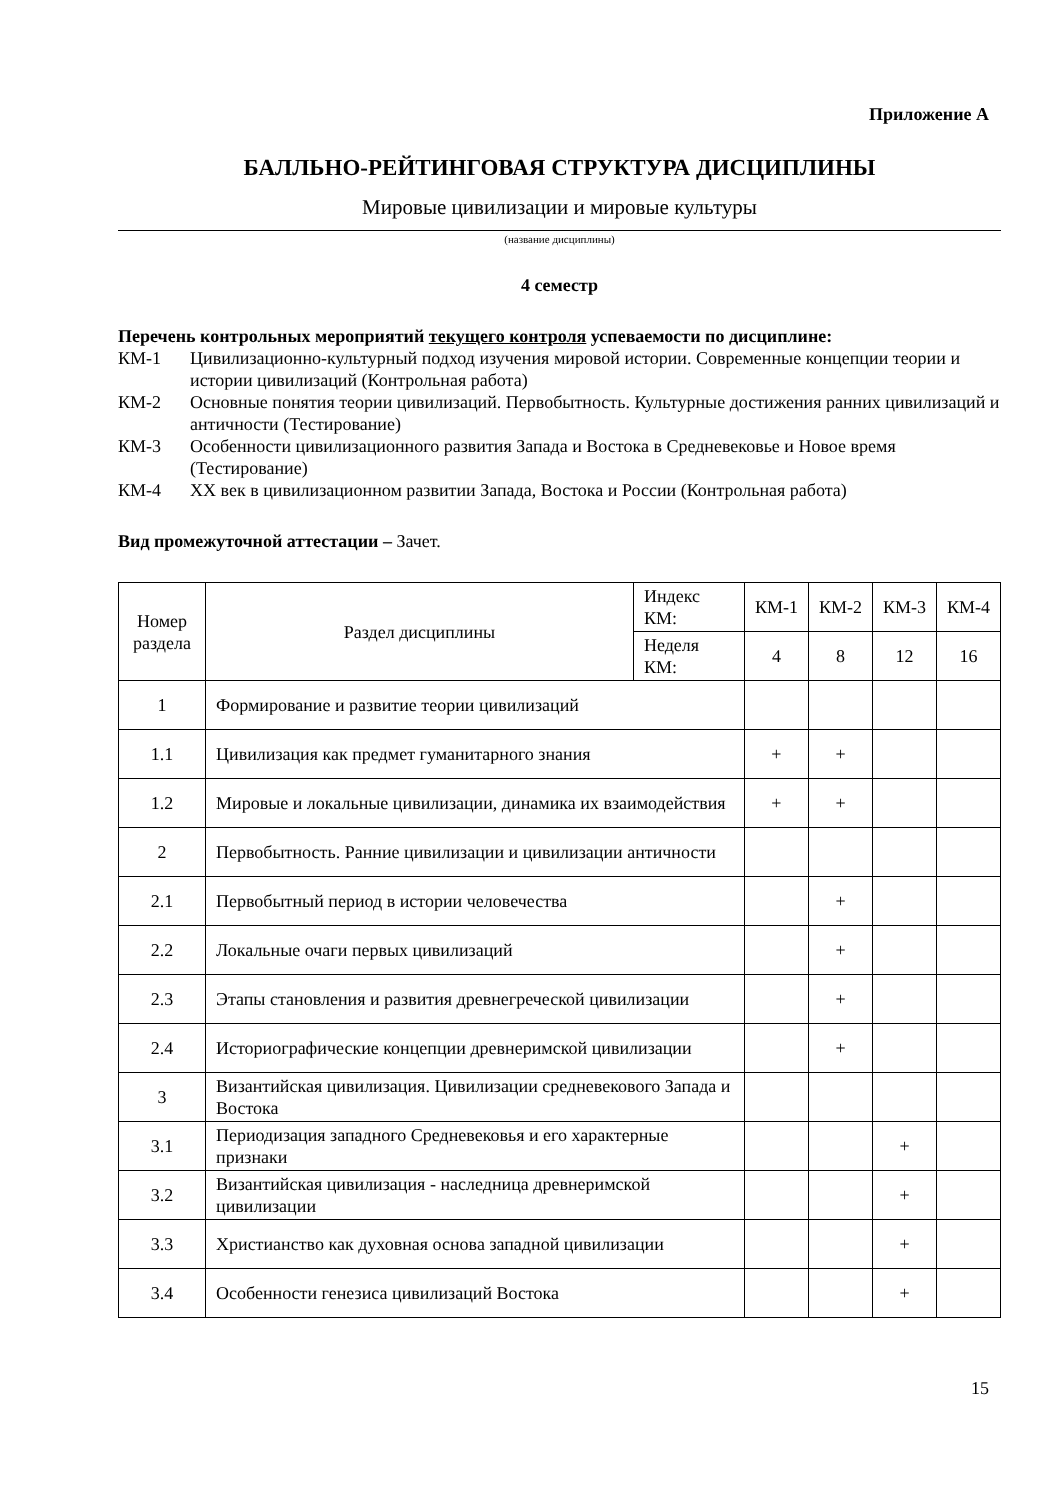Приложение А
БАЛЛЬНО-РЕЙТИНГОВАЯ СТРУКТУРА ДИСЦИПЛИНЫ
Мировые цивилизации и мировые культуры
(название дисциплины)
4 семестр
Перечень контрольных мероприятий текущего контроля успеваемости по дисциплине:
КМ-1 Цивилизационно-культурный подход изучения мировой истории. Современные концепции теории и истории цивилизаций (Контрольная работа)
КМ-2 Основные понятия теории цивилизаций. Первобытность. Культурные достижения ранних цивилизаций и античности (Тестирование)
КМ-3 Особенности цивилизационного развития Запада и Востока в Средневековье и Новое время (Тестирование)
КМ-4 XX век в цивилизационном развитии Запада, Востока и России (Контрольная работа)
Вид промежуточной аттестации – Зачет.
| Номер раздела | Раздел дисциплины | Индекс КМ: | КМ-1 | КМ-2 | КМ-3 | КМ-4 |
| | | Неделя КМ: | 4 | 8 | 12 | 16 |
| 1 | Формирование и развитие теории цивилизаций | | | | | |
| 1.1 | Цивилизация как предмет гуманитарного знания | | + | + | | |
| 1.2 | Мировые и локальные цивилизации, динамика их взаимодействия | | + | + | | |
| 2 | Первобытность. Ранние цивилизации и цивилизации античности | | | | | |
| 2.1 | Первобытный период в истории человечества | | | + | | |
| 2.2 | Локальные очаги первых цивилизаций | | | + | | |
| 2.3 | Этапы становления и развития древнегреческой цивилизации | | | + | | |
| 2.4 | Историографические концепции древнеримской цивилизации | | | + | | |
| 3 | Византийская цивилизация. Цивилизации средневекового Запада и Востока | | | | | |
| 3.1 | Периодизация западного Средневековья и его характерные признаки | | | | + | |
| 3.2 | Византийская цивилизация - наследница древнеримской цивилизации | | | | + | |
| 3.3 | Христианство как духовная основа западной цивилизации | | | | + | |
| 3.4 | Особенности генезиса цивилизаций Востока | | | | + | |
15